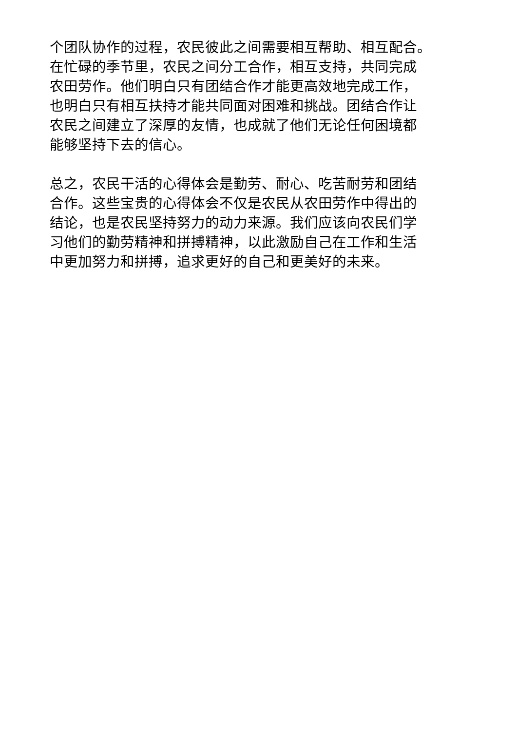个团队协作的过程，农民彼此之间需要相互帮助、相互配合。
在忙碌的季节里，农民之间分工合作，相互支持，共同完成
农田劳作。他们明白只有团结合作才能更高效地完成工作，
也明白只有相互扶持才能共同面对困难和挑战。团结合作让
农民之间建立了深厚的友情，也成就了他们无论任何困境都
能够坚持下去的信心。
总之，农民干活的心得体会是勤劳、耐心、吃苦耐劳和团结
合作。这些宝贵的心得体会不仅是农民从农田劳作中得出的
结论，也是农民坚持努力的动力来源。我们应该向农民们学
习他们的勤劳精神和拼搏精神，以此激励自己在工作和生活
中更加努力和拼搏，追求更好的自己和更美好的未来。